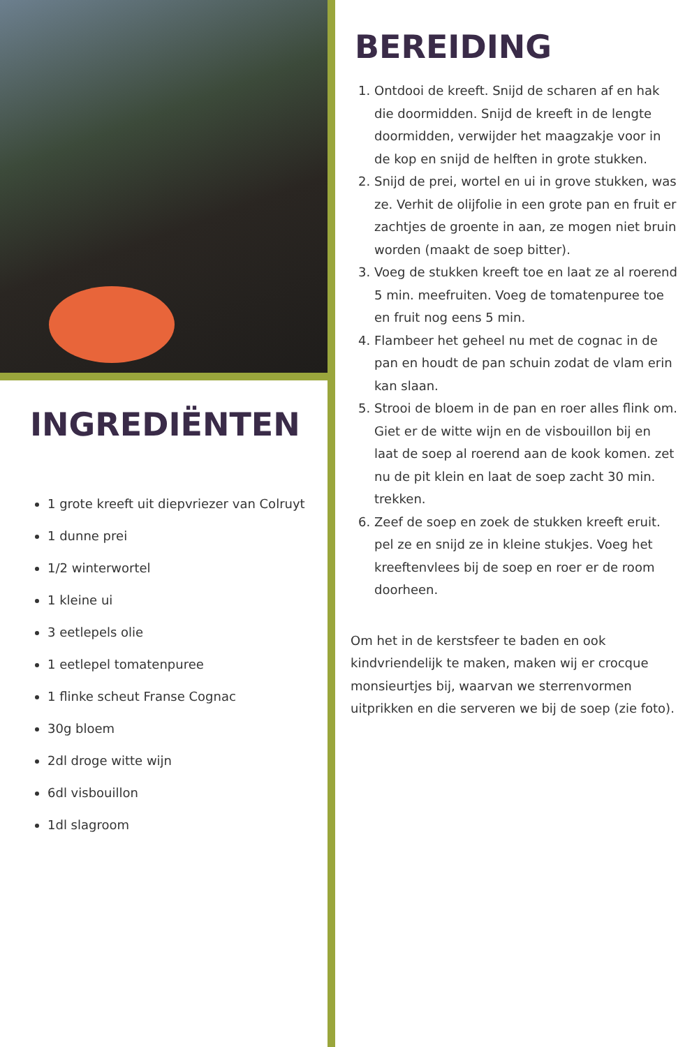INGREDIËNTEN
1 grote kreeft uit diepvriezer van Colruyt
1 dunne prei
1/2 winterwortel
1 kleine ui
3 eetlepels olie
1 eetlepel tomatenpuree
1 flinke scheut Franse Cognac
30g bloem
2dl droge witte wijn
6dl visbouillon
1dl slagroom
BEREIDING
1. Ontdooi de kreeft. Snijd de scharen af en hak die doormidden. Snijd de kreeft in de lengte doormidden, verwijder het maagzakje voor in de kop en snijd de helften in grote stukken.
2. Snijd de prei, wortel en ui in grove stukken, was ze. Verhit de olijfolie in een grote pan en fruit er zachtjes de groente in aan, ze mogen niet bruin worden (maakt de soep bitter).
3. Voeg de stukken kreeft toe en laat ze al roerend 5 min. meefruiten. Voeg de tomatenpuree toe en fruit nog eens 5 min.
4. Flambeer het geheel nu met de cognac in de pan en houdt de pan schuin zodat de vlam erin kan slaan.
5. Strooi de bloem in de pan en roer alles flink om. Giet er de witte wijn en de visbouillon bij en laat de soep al roerend aan de kook komen. zet nu de pit klein en laat de soep zacht 30 min. trekken.
6. Zeef de soep en zoek de stukken kreeft eruit. pel ze en snijd ze in kleine stukjes. Voeg het kreeftenvlees bij de soep en roer er de room doorheen.
Om het in de kerstsfeer te baden en ook kindvriendelijk te maken, maken wij er crocque monsieurtjes bij, waarvan we sterrenvormen uitprikken en die serveren we bij de soep (zie foto).